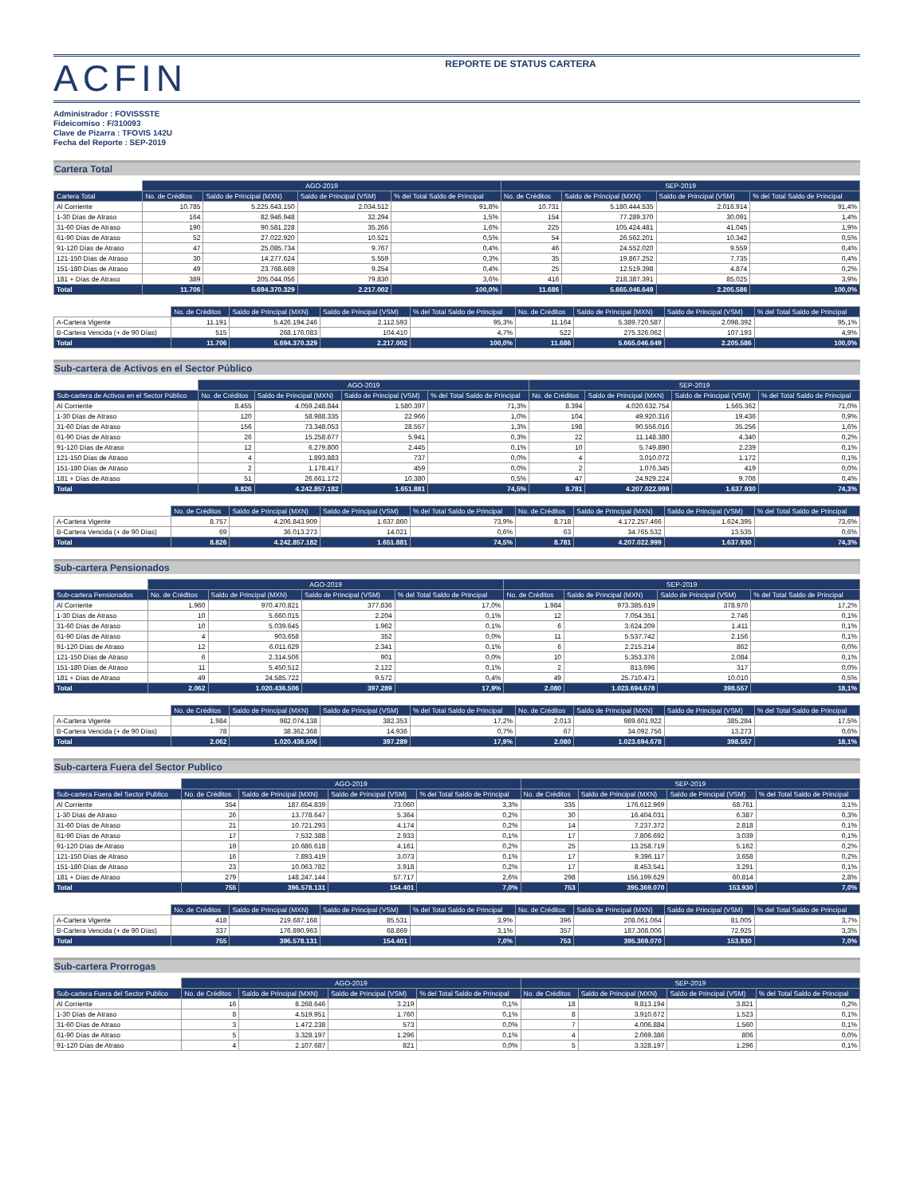ACFIN
REPORTE DE STATUS CARTERA
Administrador : FOVISSSTE
Fideicomiso : F/310093
Clave de Pizarra : TFOVIS 142U
Fecha del Reporte : SEP-2019
Cartera Total
| | AGO-2019 | | | | SEP-2019 | | | |
| Cartera Total | No. de Créditos | Saldo de Principal (MXN) | Saldo de Principal (VSM) | % del Total Saldo de Principal | No. de Créditos | Saldo de Principal (MXN) | Saldo de Principal (VSM) | % del Total Saldo de Principal |
| Al Corriente | 10.785 | 5.225.643.150 | 2.034.512 | 91,8% | 10.731 | 5.180.444.535 | 2.016.914 | 91,4% |
| 1-30 Días de Atraso | 164 | 82.946.948 | 32.294 | 1,5% | 154 | 77.289.370 | 30.091 | 1,4% |
| 31-60 Días de Atraso | 190 | 90.581.228 | 35.266 | 1,6% | 225 | 105.424.481 | 41.045 | 1,9% |
| 61-90 Días de Atraso | 52 | 27.022.920 | 10.521 | 0,5% | 54 | 26.562.201 | 10.342 | 0,5% |
| 91-120 Días de Atraso | 47 | 25.085.734 | 9.767 | 0,4% | 46 | 24.552.020 | 9.559 | 0,4% |
| 121-150 Días de Atraso | 30 | 14.277.624 | 5.559 | 0,3% | 35 | 19.867.252 | 7.735 | 0,4% |
| 151-180 Días de Atraso | 49 | 23.768.669 | 9.254 | 0,4% | 25 | 12.519.398 | 4.874 | 0,2% |
| 181 + Días de Atraso | 389 | 205.044.056 | 79.830 | 3,6% | 416 | 218.387.391 | 85.025 | 3,9% |
| Total | 11.706 | 5.694.370.329 | 2.217.002 | 100,0% | 11.686 | 5.665.046.649 | 2.205.586 | 100,0% |
| | No. de Créditos | Saldo de Principal (MXN) | Saldo de Principal (VSM) | % del Total Saldo de Principal | No. de Créditos | Saldo de Principal (MXN) | Saldo de Principal (VSM) | % del Total Saldo de Principal |
| A-Cartera Vigente | 11.191 | 5.426.194.246 | 2.112.593 | 95,3% | 11.164 | 5.389.720.587 | 2.098.392 | 95,1% |
| B-Cartera Vencida (+ de 90 Días) | 515 | 268.176.083 | 104.410 | 4,7% | 522 | 275.326.062 | 107.193 | 4,9% |
| Total | 11.706 | 5.694.370.329 | 2.217.002 | 100,0% | 11.686 | 5.665.046.649 | 2.205.586 | 100,0% |
Sub-cartera de Activos en el Sector Público
| | AGO-2019 | | | | SEP-2019 | | | |
| Sub-cartera de Activos en el Sector Público | No. de Créditos | Saldo de Principal (MXN) | Saldo de Principal (VSM) | % del Total Saldo de Principal | No. de Créditos | Saldo de Principal (MXN) | Saldo de Principal (VSM) | % del Total Saldo de Principal |
| Al Corriente | 8.455 | 4.059.248.844 | 1.580.397 | 71,3% | 8.394 | 4.020.632.754 | 1.565.362 | 71,0% |
| 1-30 Días de Atraso | 120 | 58.988.335 | 22.966 | 1,0% | 104 | 49.920.316 | 19.436 | 0,9% |
| 31-60 Días de Atraso | 156 | 73.348.053 | 28.557 | 1,3% | 198 | 90.556.016 | 35.256 | 1,6% |
| 61-90 Días de Atraso | 26 | 15.258.677 | 5.941 | 0,3% | 22 | 11.148.380 | 4.340 | 0,2% |
| 91-120 Días de Atraso | 12 | 6.279.800 | 2.445 | 0,1% | 10 | 5.749.890 | 2.239 | 0,1% |
| 121-150 Días de Atraso | 4 | 1.893.883 | 737 | 0,0% | 4 | 3.010.072 | 1.172 | 0,1% |
| 151-180 Días de Atraso | 2 | 1.178.417 | 459 | 0,0% | 2 | 1.076.345 | 419 | 0,0% |
| 181 + Días de Atraso | 51 | 26.661.172 | 10.380 | 0,5% | 47 | 24.929.224 | 9.706 | 0,4% |
| Total | 8.826 | 4.242.857.182 | 1.651.881 | 74,5% | 8.781 | 4.207.022.999 | 1.637.930 | 74,3% |
| | No. de Créditos | Saldo de Principal (MXN) | Saldo de Principal (VSM) | % del Total Saldo de Principal | No. de Créditos | Saldo de Principal (MXN) | Saldo de Principal (VSM) | % del Total Saldo de Principal |
| A-Cartera Vigente | 8.757 | 4.206.843.909 | 1.637.860 | 73,9% | 8.718 | 4.172.257.466 | 1.624.395 | 73,6% |
| B-Cartera Vencida (+ de 90 Días) | 69 | 36.013.273 | 14.021 | 0,6% | 63 | 34.765.532 | 13.535 | 0,6% |
| Total | 8.826 | 4.242.857.182 | 1.651.881 | 74,5% | 8.781 | 4.207.022.999 | 1.637.930 | 74,3% |
Sub-cartera Pensionados
| | AGO-2019 | | | | SEP-2019 | | | |
| Sub-cartera Pensionados | No. de Créditos | Saldo de Principal (MXN) | Saldo de Principal (VSM) | % del Total Saldo de Principal | No. de Créditos | Saldo de Principal (MXN) | Saldo de Principal (VSM) | % del Total Saldo de Principal |
| Al Corriente | 1.960 | 970.470.821 | 377.836 | 17,0% | 1.984 | 973.385.619 | 378.970 | 17,2% |
| 1-30 Días de Atraso | 10 | 5.660.015 | 2.204 | 0,1% | 12 | 7.054.351 | 2.746 | 0,1% |
| 31-60 Días de Atraso | 10 | 5.039.645 | 1.962 | 0,1% | 6 | 3.624.209 | 1.411 | 0,1% |
| 61-90 Días de Atraso | 4 | 903.658 | 352 | 0,0% | 11 | 5.537.742 | 2.156 | 0,1% |
| 91-120 Días de Atraso | 12 | 6.011.629 | 2.341 | 0,1% | 6 | 2.215.214 | 862 | 0,0% |
| 121-150 Días de Atraso | 6 | 2.314.506 | 901 | 0,0% | 10 | 5.353.376 | 2.084 | 0,1% |
| 151-180 Días de Atraso | 11 | 5.450.512 | 2.122 | 0,1% | 2 | 813.696 | 317 | 0,0% |
| 181 + Días de Atraso | 49 | 24.585.722 | 9.572 | 0,4% | 49 | 25.710.471 | 10.010 | 0,5% |
| Total | 2.062 | 1.020.436.506 | 397.289 | 17,9% | 2.080 | 1.023.694.678 | 398.557 | 18,1% |
| | No. de Créditos | Saldo de Principal (MXN) | Saldo de Principal (VSM) | % del Total Saldo de Principal | No. de Créditos | Saldo de Principal (MXN) | Saldo de Principal (VSM) | % del Total Saldo de Principal |
| A-Cartera Vigente | 1.984 | 982.074.138 | 382.353 | 17,2% | 2.013 | 989.601.922 | 385.284 | 17,5% |
| B-Cartera Vencida (+ de 90 Días) | 78 | 38.362.368 | 14.936 | 0,7% | 67 | 34.092.756 | 13.273 | 0,6% |
| Total | 2.062 | 1.020.436.506 | 397.289 | 17,9% | 2.080 | 1.023.694.678 | 398.557 | 18,1% |
Sub-cartera Fuera del Sector Publico
| | AGO-2019 | | | | SEP-2019 | | | |
| Sub-cartera Fuera del Sector Publico | No. de Créditos | Saldo de Principal (MXN) | Saldo de Principal (VSM) | % del Total Saldo de Principal | No. de Créditos | Saldo de Principal (MXN) | Saldo de Principal (VSM) | % del Total Saldo de Principal |
| Al Corriente | 354 | 187.654.839 | 73.060 | 3,3% | 335 | 176.612.969 | 68.761 | 3,1% |
| 1-30 Días de Atraso | 26 | 13.778.647 | 5.364 | 0,2% | 30 | 16.404.031 | 6.387 | 0,3% |
| 31-60 Días de Atraso | 21 | 10.721.293 | 4.174 | 0,2% | 14 | 7.237.372 | 2.818 | 0,1% |
| 61-90 Días de Atraso | 17 | 7.532.388 | 2.933 | 0,1% | 17 | 7.806.692 | 3.039 | 0,1% |
| 91-120 Días de Atraso | 19 | 10.686.618 | 4.161 | 0,2% | 25 | 13.258.719 | 5.162 | 0,2% |
| 121-150 Días de Atraso | 16 | 7.893.419 | 3.073 | 0,1% | 17 | 9.396.117 | 3.658 | 0,2% |
| 151-180 Días de Atraso | 23 | 10.063.782 | 3.918 | 0,2% | 17 | 8.453.541 | 3.291 | 0,1% |
| 181 + Días de Atraso | 279 | 148.247.144 | 57.717 | 2,6% | 298 | 156.199.629 | 60.814 | 2,8% |
| Total | 755 | 396.578.131 | 154.401 | 7,0% | 753 | 395.369.070 | 153.930 | 7,0% |
| | No. de Créditos | Saldo de Principal (MXN) | Saldo de Principal (VSM) | % del Total Saldo de Principal | No. de Créditos | Saldo de Principal (MXN) | Saldo de Principal (VSM) | % del Total Saldo de Principal |
| A-Cartera Vigente | 418 | 219.687.168 | 85.531 | 3,9% | 396 | 208.061.064 | 81.005 | 3,7% |
| B-Cartera Vencida (+ de 90 Días) | 337 | 176.890.963 | 68.869 | 3,1% | 357 | 187.308.006 | 72.925 | 3,3% |
| Total | 755 | 396.578.131 | 154.401 | 7,0% | 753 | 395.369.070 | 153.930 | 7,0% |
Sub-cartera Prorrogas
| | AGO-2019 | | | | SEP-2019 | | | |
| Sub-cartera Fuera del Sector Publico | No. de Créditos | Saldo de Principal (MXN) | Saldo de Principal (VSM) | % del Total Saldo de Principal | No. de Créditos | Saldo de Principal (MXN) | Saldo de Principal (VSM) | % del Total Saldo de Principal |
| Al Corriente | 16 | 8.268.646 | 3.219 | 0,1% | 18 | 9.813.194 | 3.821 | 0,2% |
| 1-30 Días de Atraso | 8 | 4.519.951 | 1.760 | 0,1% | 8 | 3.910.672 | 1.523 | 0,1% |
| 31-60 Días de Atraso | 3 | 1.472.238 | 573 | 0,0% | 7 | 4.006.884 | 1.560 | 0,1% |
| 61-90 Días de Atraso | 5 | 3.328.197 | 1.296 | 0,1% | 4 | 2.069.386 | 806 | 0,0% |
| 91-120 Días de Atraso | 4 | 2.107.687 | 821 | 0,0% | 5 | 3.328.197 | 1.296 | 0,1% |